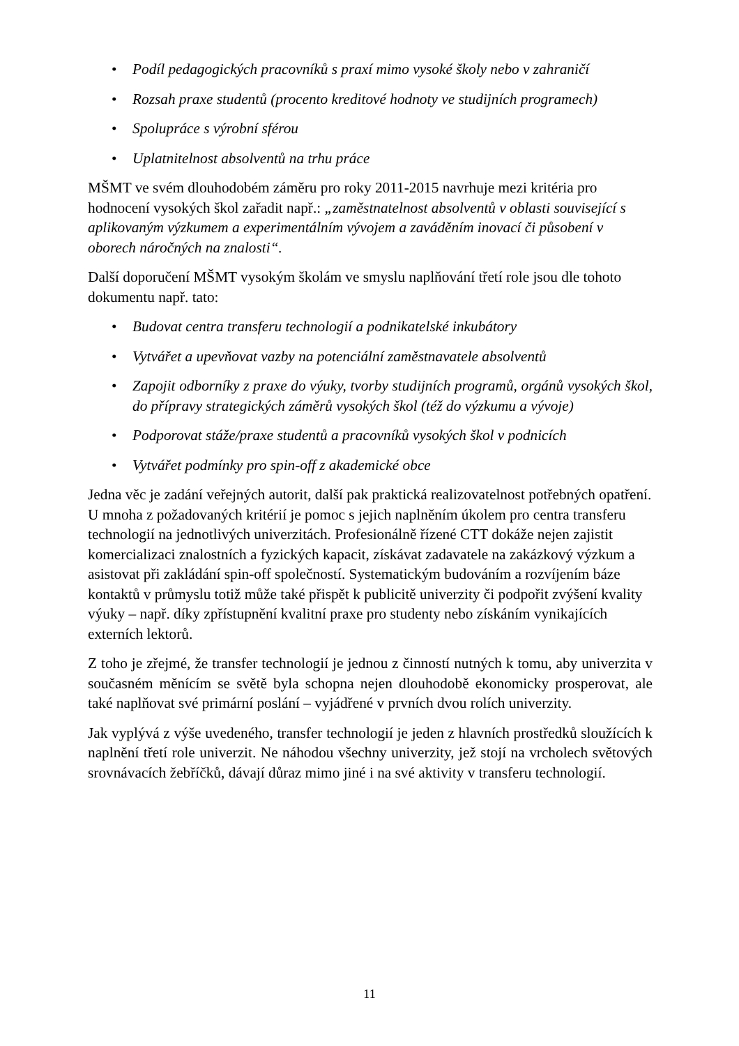• Podíl pedagogických pracovníků s praxí mimo vysoké školy nebo v zahraničí
• Rozsah praxe studentů (procento kreditové hodnoty ve studijních programech)
• Spolupráce s výrobní sférou
• Uplatnitelnost absolventů na trhu práce
MŠMT ve svém dlouhodobém záměru pro roky 2011-2015 navrhuje mezi kritéria pro hodnocení vysokých škol zařadit např.: „zaměstnatelnost absolventů v oblasti související s aplikovaným výzkumem a experimentálním vývojem a zaváděním inovací či působení v oborech náročných na znalosti“.
Další doporučení MŠMT vysokým školám ve smyslu naplňování třetí role jsou dle tohoto dokumentu např. tato:
• Budovat centra transferu technologií a podnikatelské inkubátory
• Vytvářet a upevňovat vazby na potenciální zaměstnavatele absolventů
• Zapojit odborníky z praxe do výuky, tvorby studijních programů, orgánů vysokých škol, do přípravy strategických záměrů vysokých škol (též do výzkumu a vývoje)
• Podporovat stáže/praxe studentů a pracovníků vysokých škol v podnicích
• Vytvářet podmínky pro spin-off z akademické obce
Jedna věc je zadání veřejných autorit, další pak praktická realizovatelnost potřebných opatření. U mnoha z požadovaných kritérií je pomoc s jejich naplněním úkolem pro centra transferu technologií na jednotlivých univerzitách. Profesionálně řízené CTT dokáže nejen zajistit komercializaci znalostních a fyzických kapacit, získávat zadavatele na zakázkový výzkum a asistovat při zakládání spin-off společností. Systematickým budováním a rozvíjením báze kontaktů v průmyslu totiž může také přispět k publicitě univerzity či podpořit zvýšení kvality výuky – např. díky zpřístupnění kvalitní praxe pro studenty nebo získáním vynikajících externích lektorů.
Z toho je zřejmé, že transfer technologií je jednou z činností nutných k tomu, aby univerzita v současném měnícím se světě byla schopna nejen dlouhodobě ekonomicky prosperovat, ale také naplňovat své primární poslání – vyjádřené v prvních dvou rolích univerzity.
Jak vyplývá z výše uvedeného, transfer technologií je jeden z hlavních prostředků sloužících k naplnění třetí role univerzit. Ne náhodou všechny univerzity, jež stojí na vrcholech světových srovnávacích žebříčků, dávají důraz mimo jiné i na své aktivity v transferu technologií.
11